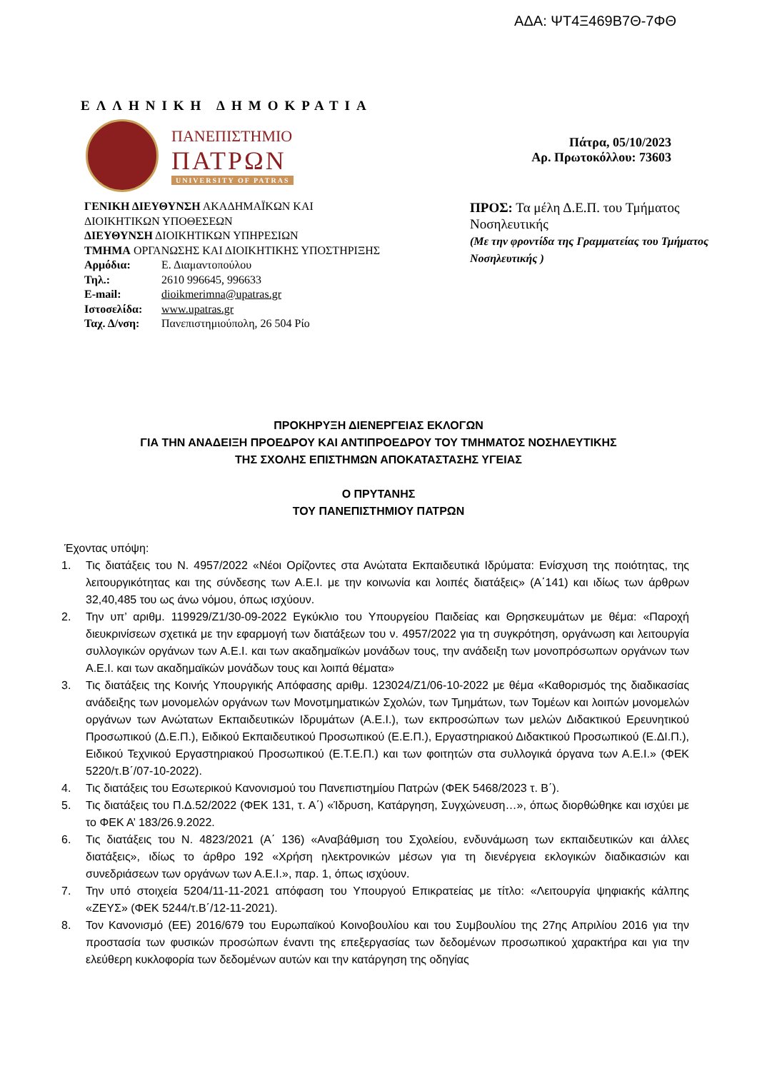ΑΔΑ: ΨΤ4Ξ469Β7Θ-7ΦΘ
ΕΛΛΗΝΙΚΗ ΔΗΜΟΚΡΑΤΙΑ
ΠΑΝΕΠΙΣΤΗΜΙΟ
ΠΑΤΡΩΝ
UNIVERSITY OF PATRAS
Πάτρα, 05/10/2023
Αρ. Πρωτοκόλλου: 73603
ΓΕΝΙΚΗ ΔΙΕΥΘΥΝΣΗ ΑΚΑΔΗΜΑΪΚΩΝ ΚΑΙ ΔΙΟΙΚΗΤΙΚΩΝ ΥΠΟΘΕΣΕΩΝ
ΔΙΕΥΘΥΝΣΗ ΔΙΟΙΚΗΤΙΚΩΝ ΥΠΗΡΕΣΙΩΝ
ΤΜΗΜΑ ΟΡΓΑΝΩΣΗΣ ΚΑΙ ΔΙΟΙΚΗΤΙΚΗΣ ΥΠΟΣΤΗΡΙΞΗΣ
| Αρμόδια: | Ε. Διαμαντοπούλου |
| Τηλ.: | 2610 996645, 996633 |
| E-mail: | dioikmerimna@upatras.gr |
| Ιστοσελίδα: | www.upatras.gr |
| Ταχ. Δ/νση: | Πανεπιστημιούπολη, 26 504 Ρίο |
ΠΡΟΣ: Τα μέλη Δ.Ε.Π. του Τμήματος Νοσηλευτικής
(Με την φροντίδα της Γραμματείας του Τμήματος Νοσηλευτικής )
ΠΡΟΚΗΡΥΞΗ ΔΙΕΝΕΡΓΕΙΑΣ ΕΚΛΟΓΩΝ
ΓΙΑ ΤΗΝ ΑΝΑΔΕΙΞΗ ΠΡΟΕΔΡΟΥ ΚΑΙ ΑΝΤΙΠΡΟΕΔΡΟΥ ΤΟΥ ΤΜΗΜΑΤΟΣ ΝΟΣΗΛΕΥΤΙΚΗΣ
ΤΗΣ ΣΧΟΛΗΣ ΕΠΙΣΤΗΜΩΝ ΑΠΟΚΑΤΑΣΤΑΣΗΣ ΥΓΕΙΑΣ
Ο ΠΡΥΤΑΝΗΣ
ΤΟΥ ΠΑΝΕΠΙΣΤΗΜΙΟΥ ΠΑΤΡΩΝ
Έχοντας υπόψη:
1. Τις διατάξεις του Ν. 4957/2022 «Νέοι Ορίζοντες στα Ανώτατα Εκπαιδευτικά Ιδρύματα: Ενίσχυση της ποιότητας, της λειτουργικότητας και της σύνδεσης των Α.Ε.Ι. με την κοινωνία και λοιπές διατάξεις» (Α΄141) και ιδίως των άρθρων 32,40,485 του ως άνω νόμου, όπως ισχύουν.
2. Την υπ’ αριθμ. 119929/Ζ1/30-09-2022 Εγκύκλιο του Υπουργείου Παιδείας και Θρησκευμάτων με θέμα: «Παροχή διευκρινίσεων σχετικά με την εφαρμογή των διατάξεων του ν. 4957/2022 για τη συγκρότηση, οργάνωση και λειτουργία συλλογικών οργάνων των Α.Ε.Ι. και των ακαδημαϊκών μονάδων τους, την ανάδειξη των μονοπρόσωπων οργάνων των Α.Ε.Ι. και των ακαδημαϊκών μονάδων τους και λοιπά θέματα»
3. Τις διατάξεις της Κοινής Υπουργικής Απόφασης αριθμ. 123024/Ζ1/06-10-2022 με θέμα «Καθορισμός της διαδικασίας ανάδειξης των μονομελών οργάνων των Μονοτμηματικών Σχολών, των Τμημάτων, των Τομέων και λοιπών μονομελών οργάνων των Ανώτατων Εκπαιδευτικών Ιδρυμάτων (Α.Ε.Ι.), των εκπροσώπων των μελών Διδακτικού Ερευνητικού Προσωπικού (Δ.Ε.Π.), Ειδικού Εκπαιδευτικού Προσωπικού (Ε.Ε.Π.), Εργαστηριακού Διδακτικού Προσωπικού (Ε.ΔΙ.Π.), Ειδικού Τεχνικού Εργαστηριακού Προσωπικού (Ε.Τ.Ε.Π.) και των φοιτητών στα συλλογικά όργανα των Α.Ε.Ι.» (ΦΕΚ 5220/τ.Β΄/07-10-2022).
4. Τις διατάξεις του Εσωτερικού Κανονισμού του Πανεπιστημίου Πατρών (ΦΕΚ 5468/2023 τ. Β΄).
5. Τις διατάξεις του Π.Δ.52/2022 (ΦΕΚ 131, τ. Α΄) «Ίδρυση, Κατάργηση, Συγχώνευση…», όπως διορθώθηκε και ισχύει με το ΦΕΚ Α’ 183/26.9.2022.
6. Τις διατάξεις του Ν. 4823/2021 (Α΄ 136) «Αναβάθμιση του Σχολείου, ενδυνάμωση των εκπαιδευτικών και άλλες διατάξεις», ιδίως το άρθρο 192 «Χρήση ηλεκτρονικών μέσων για τη διενέργεια εκλογικών διαδικασιών και συνεδριάσεων των οργάνων των Α.Ε.Ι.», παρ. 1, όπως ισχύουν.
7. Την υπό στοιχεία 5204/11-11-2021 απόφαση του Υπουργού Επικρατείας με τίτλο: «Λειτουργία ψηφιακής κάλπης «ΖΕΥΣ» (ΦΕΚ 5244/τ.Β΄/12-11-2021).
8. Τον Κανονισμό (ΕΕ) 2016/679 του Ευρωπαϊκού Κοινοβουλίου και του Συμβουλίου της 27ης Απριλίου 2016 για την προστασία των φυσικών προσώπων έναντι της επεξεργασίας των δεδομένων προσωπικού χαρακτήρα και για την ελεύθερη κυκλοφορία των δεδομένων αυτών και την κατάργηση της οδηγίας